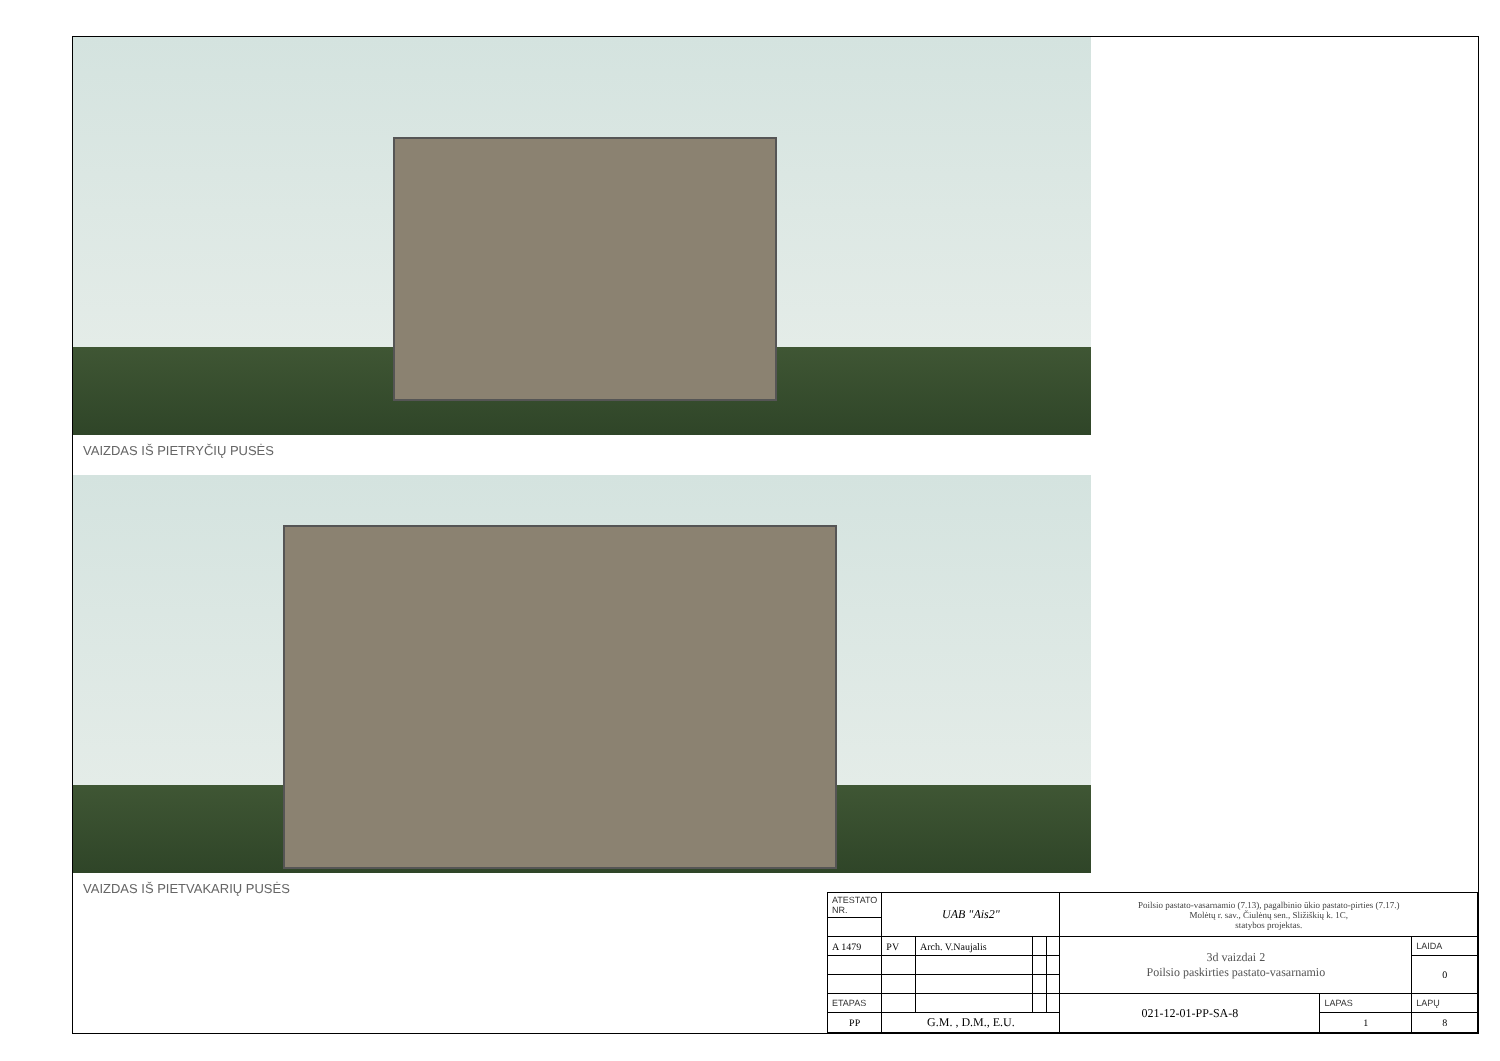VAIZDAS IŠ PIETRYČIŲ PUSĖS
VAIZDAS IŠ PIETVAKARIŲ PUSĖS
| ATESTATO NR. | UAB "Ais2" | | | | Poilsio pastato-vasarnamio (7.13), pagalbinio ūkio pastato-pirties (7.17.) Molėtų r. sav., Čiulėnų sen., Sližiškių k. 1C, statybos projektas. | | |
| A 1479 | PV | Arch. V.Naujalis | | | 3d vaizdai 2 Poilsio paskirties pastato-vasarnamio | | LAIDA |
| | | | | | | | 0 |
| ETAPAS | | | | | 021-12-01-PP-SA-8 | LAPAS | LAPŲ |
| PP | G.M. , D.M., E.U. | | | | | 1 | 8 |